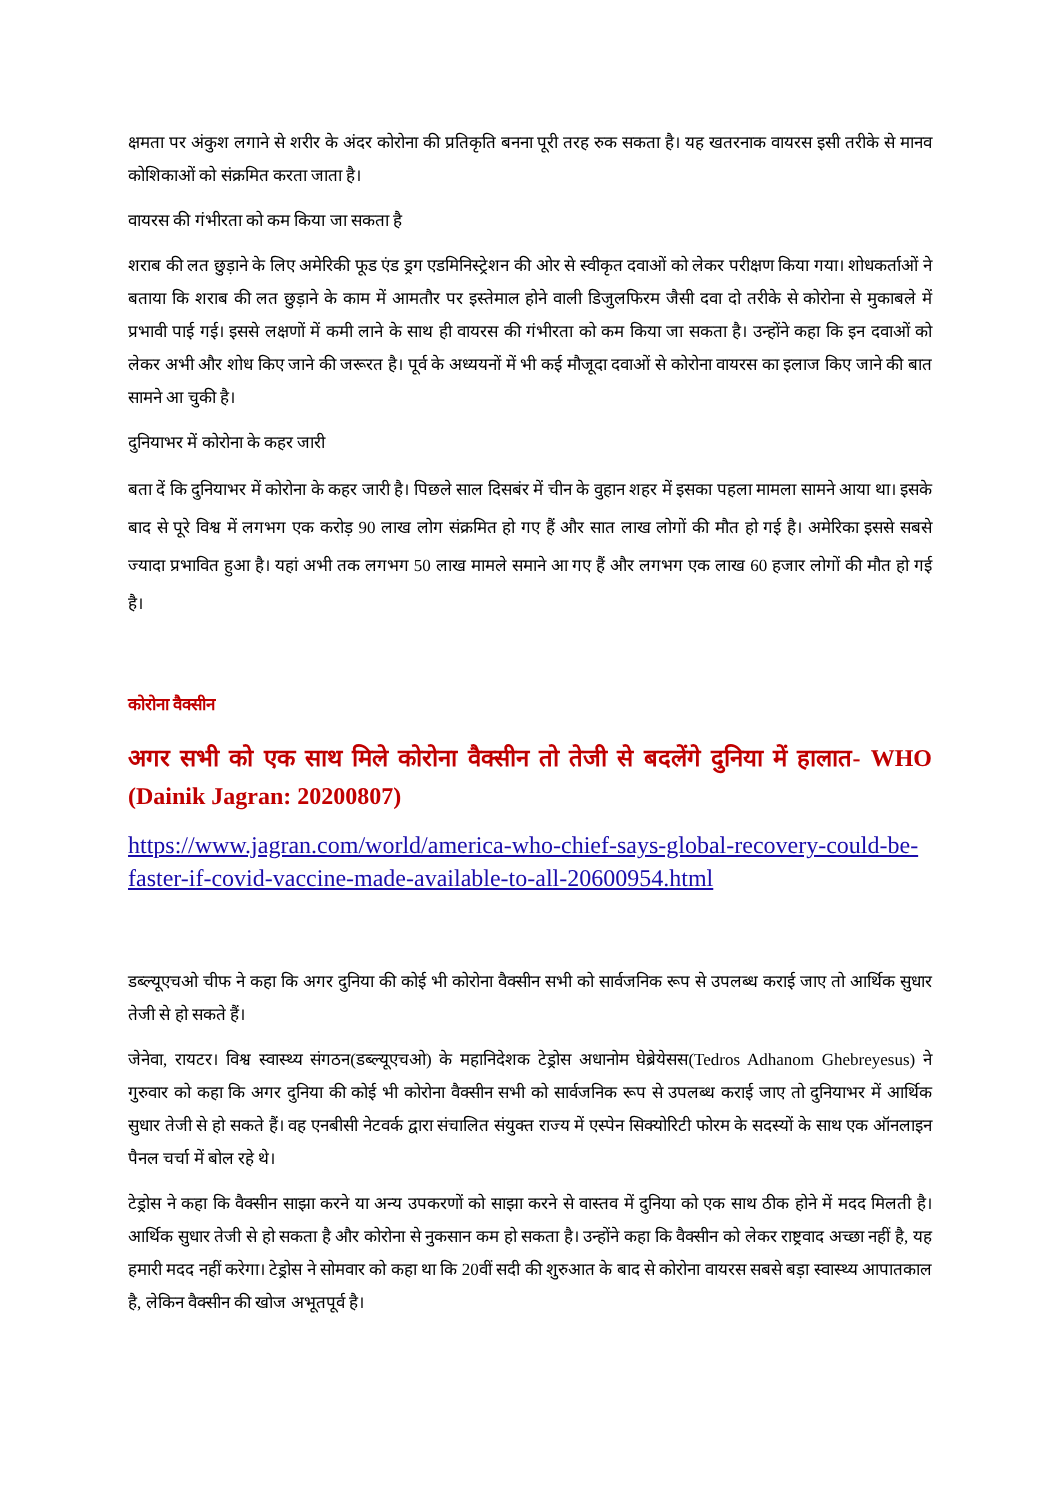क्षमता पर अंकुश लगाने से शरीर के अंदर कोरोना की प्रतिकृति बनना पूरी तरह रुक सकता है। यह खतरनाक वायरस इसी तरीके से मानव कोशिकाओं को संक्रमित करता जाता है।
वायरस की गंभीरता को कम किया जा सकता है
शराब की लत छुड़ाने के लिए अमेरिकी फूड एंड ड्रग एडमिनिस्ट्रेशन की ओर से स्वीकृत दवाओं को लेकर परीक्षण किया गया। शोधकर्ताओं ने बताया कि शराब की लत छुड़ाने के काम में आमतौर पर इस्तेमाल होने वाली डिजुलफिरम जैसी दवा दो तरीके से कोरोना से मुकाबले में प्रभावी पाई गई। इससे लक्षणों में कमी लाने के साथ ही वायरस की गंभीरता को कम किया जा सकता है। उन्होंने कहा कि इन दवाओं को लेकर अभी और शोध किए जाने की जरूरत है। पूर्व के अध्ययनों में भी कई मौजूदा दवाओं से कोरोना वायरस का इलाज किए जाने की बात सामने आ चुकी है।
दुनियाभर में कोरोना के कहर जारी
बता दें कि दुनियाभर में कोरोना के कहर जारी है। पिछले साल दिसबंर में चीन के वुहान शहर में इसका पहला मामला सामने आया था। इसके बाद से पूरे विश्व में लगभग एक करोड़ 90 लाख लोग संक्रमित हो गए हैं और सात लाख लोगों की मौत हो गई है। अमेरिका इससे सबसे ज्यादा प्रभावित हुआ है। यहां अभी तक लगभग 50 लाख मामले समाने आ गए हैं और लगभग एक लाख 60 हजार लोगों की मौत हो गई है।
कोरोना वैक्सीन
अगर सभी को एक साथ मिले कोरोना वैक्सीन तो तेजी से बदलेंगे दुनिया में हालात- WHO (Dainik Jagran: 20200807)
https://www.jagran.com/world/america-who-chief-says-global-recovery-could-be-faster-if-covid-vaccine-made-available-to-all-20600954.html
डब्ल्यूएचओ चीफ ने कहा कि अगर दुनिया की कोई भी कोरोना वैक्सीन सभी को सार्वजनिक रूप से उपलब्ध कराई जाए तो आर्थिक सुधार तेजी से हो सकते हैं।
जेनेवा, रायटर। विश्व स्वास्थ्य संगठन(डब्ल्यूएचओ) के महानिदेशक टेड्रोस अधानोम घेब्रेयेसस(Tedros Adhanom Ghebreyesus) ने गुरुवार को कहा कि अगर दुनिया की कोई भी कोरोना वैक्सीन सभी को सार्वजनिक रूप से उपलब्ध कराई जाए तो दुनियाभर में आर्थिक सुधार तेजी से हो सकते हैं। वह एनबीसी नेटवर्क द्वारा संचालित संयुक्त राज्य में एस्पेन सिक्योरिटी फोरम के सदस्यों के साथ एक ऑनलाइन पैनल चर्चा में बोल रहे थे।
टेड्रोस ने कहा कि वैक्सीन साझा करने या अन्य उपकरणों को साझा करने से वास्तव में दुनिया को एक साथ ठीक होने में मदद मिलती है। आर्थिक सुधार तेजी से हो सकता है और कोरोना से नुकसान कम हो सकता है। उन्होंने कहा कि वैक्सीन को लेकर राष्ट्रवाद अच्छा नहीं है, यह हमारी मदद नहीं करेगा। टेड्रोस ने सोमवार को कहा था कि 20वीं सदी की शुरुआत के बाद से कोरोना वायरस सबसे बड़ा स्वास्थ्य आपातकाल है, लेकिन वैक्सीन की खोज अभूतपूर्व है।